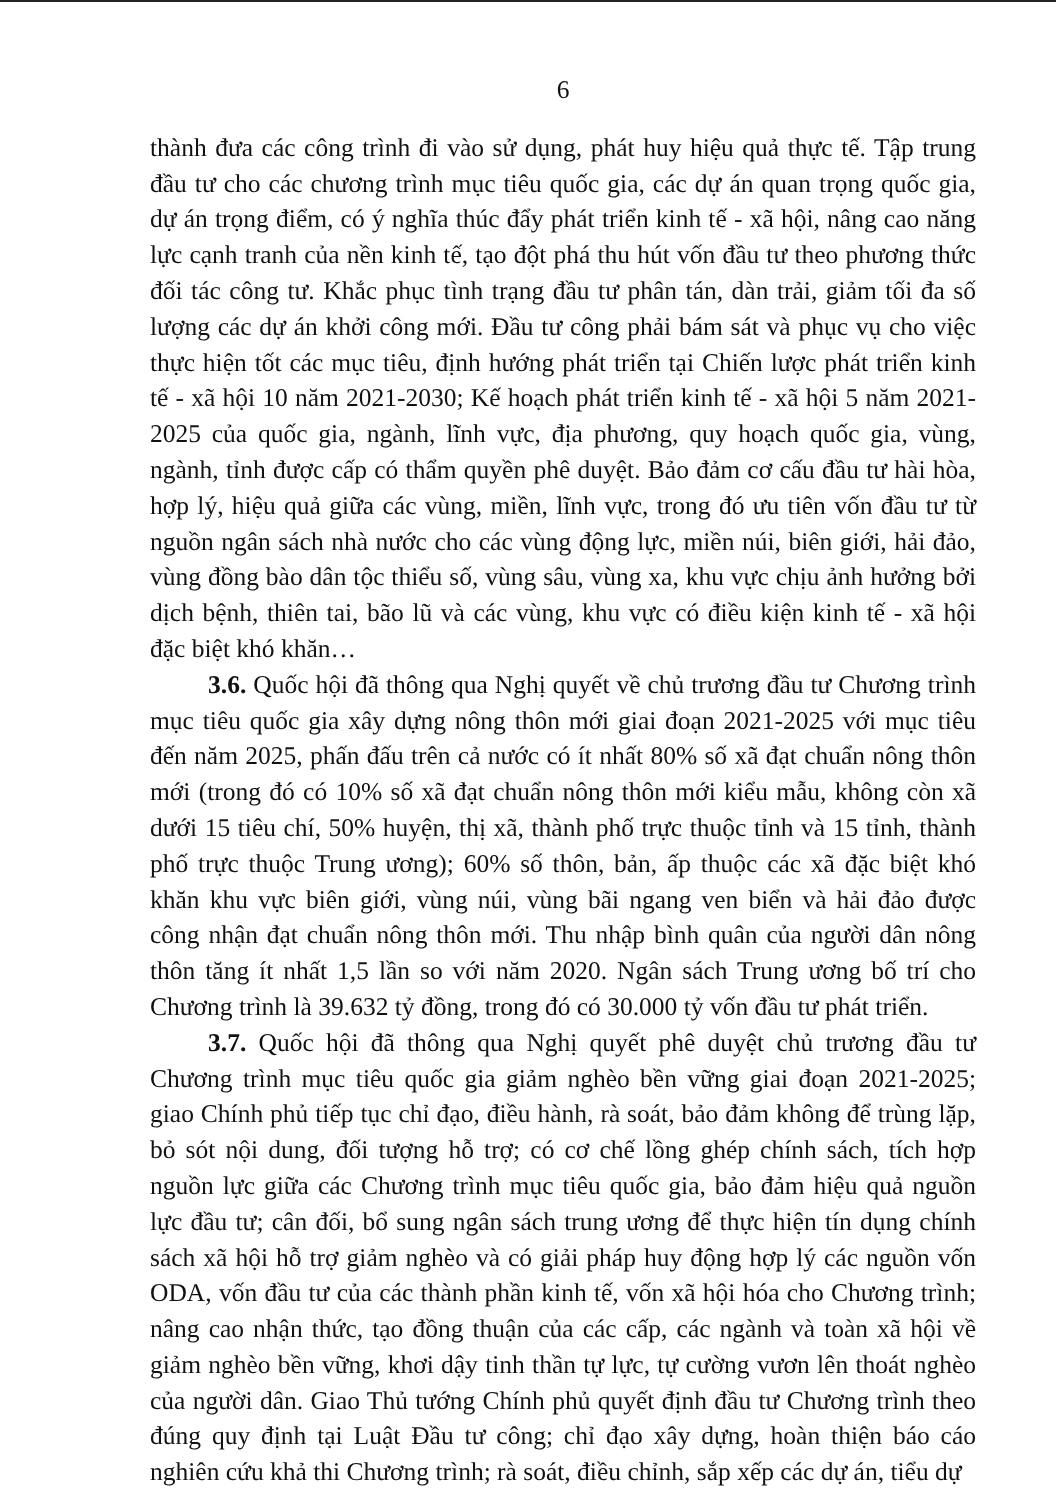6
thành đưa các công trình đi vào sử dụng, phát huy hiệu quả thực tế. Tập trung đầu tư cho các chương trình mục tiêu quốc gia, các dự án quan trọng quốc gia, dự án trọng điểm, có ý nghĩa thúc đẩy phát triển kinh tế - xã hội, nâng cao năng lực cạnh tranh của nền kinh tế, tạo đột phá thu hút vốn đầu tư theo phương thức đối tác công tư. Khắc phục tình trạng đầu tư phân tán, dàn trải, giảm tối đa số lượng các dự án khởi công mới. Đầu tư công phải bám sát và phục vụ cho việc thực hiện tốt các mục tiêu, định hướng phát triển tại Chiến lược phát triển kinh tế - xã hội 10 năm 2021-2030; Kế hoạch phát triển kinh tế - xã hội 5 năm 2021-2025 của quốc gia, ngành, lĩnh vực, địa phương, quy hoạch quốc gia, vùng, ngành, tỉnh được cấp có thẩm quyền phê duyệt. Bảo đảm cơ cấu đầu tư hài hòa, hợp lý, hiệu quả giữa các vùng, miền, lĩnh vực, trong đó ưu tiên vốn đầu tư từ nguồn ngân sách nhà nước cho các vùng động lực, miền núi, biên giới, hải đảo, vùng đồng bào dân tộc thiểu số, vùng sâu, vùng xa, khu vực chịu ảnh hưởng bởi dịch bệnh, thiên tai, bão lũ và các vùng, khu vực có điều kiện kinh tế - xã hội đặc biệt khó khăn…
3.6. Quốc hội đã thông qua Nghị quyết về chủ trương đầu tư Chương trình mục tiêu quốc gia xây dựng nông thôn mới giai đoạn 2021-2025 với mục tiêu đến năm 2025, phấn đấu trên cả nước có ít nhất 80% số xã đạt chuẩn nông thôn mới (trong đó có 10% số xã đạt chuẩn nông thôn mới kiểu mẫu, không còn xã dưới 15 tiêu chí, 50% huyện, thị xã, thành phố trực thuộc tỉnh và 15 tỉnh, thành phố trực thuộc Trung ương); 60% số thôn, bản, ấp thuộc các xã đặc biệt khó khăn khu vực biên giới, vùng núi, vùng bãi ngang ven biển và hải đảo được công nhận đạt chuẩn nông thôn mới. Thu nhập bình quân của người dân nông thôn tăng ít nhất 1,5 lần so với năm 2020. Ngân sách Trung ương bố trí cho Chương trình là 39.632 tỷ đồng, trong đó có 30.000 tỷ vốn đầu tư phát triển.
3.7. Quốc hội đã thông qua Nghị quyết phê duyệt chủ trương đầu tư Chương trình mục tiêu quốc gia giảm nghèo bền vững giai đoạn 2021-2025; giao Chính phủ tiếp tục chỉ đạo, điều hành, rà soát, bảo đảm không để trùng lặp, bỏ sót nội dung, đối tượng hỗ trợ; có cơ chế lồng ghép chính sách, tích hợp nguồn lực giữa các Chương trình mục tiêu quốc gia, bảo đảm hiệu quả nguồn lực đầu tư; cân đối, bổ sung ngân sách trung ương để thực hiện tín dụng chính sách xã hội hỗ trợ giảm nghèo và có giải pháp huy động hợp lý các nguồn vốn ODA, vốn đầu tư của các thành phần kinh tế, vốn xã hội hóa cho Chương trình; nâng cao nhận thức, tạo đồng thuận của các cấp, các ngành và toàn xã hội về giảm nghèo bền vững, khơi dậy tinh thần tự lực, tự cường vươn lên thoát nghèo của người dân. Giao Thủ tướng Chính phủ quyết định đầu tư Chương trình theo đúng quy định tại Luật Đầu tư công; chỉ đạo xây dựng, hoàn thiện báo cáo nghiên cứu khả thi Chương trình; rà soát, điều chỉnh, sắp xếp các dự án, tiểu dự